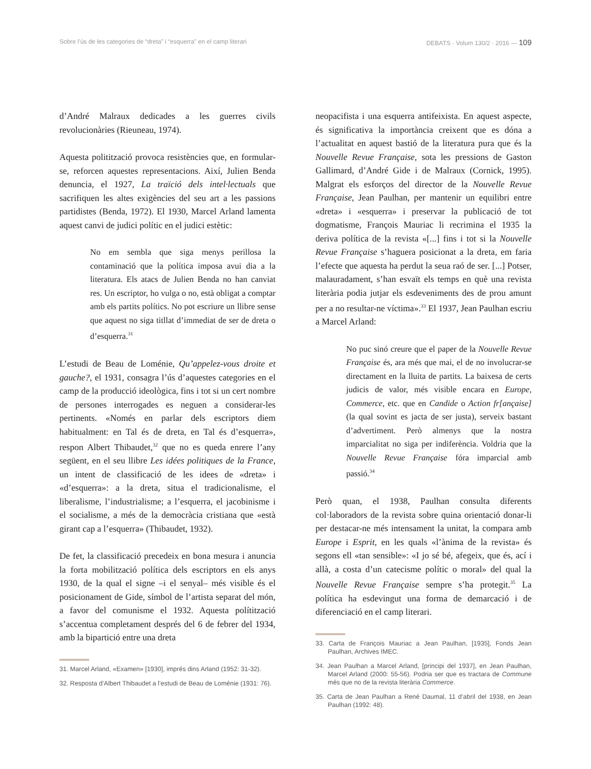Sobre l’ús de les categories de “dreta” i “esquerra” en el camp literari DEBATS · Volum 130/2 · 2016 — 109
d’André Malraux dedicades a les guerres civils revolucionàries (Rieuneau, 1974).
Aquesta politització provoca resistències que, en formular-se, reforcen aquestes representacions. Així, Julien Benda denuncia, el 1927, La traïció dels intel·lectuals que sacrifiquen les altes exigències del seu art a les passions partidistes (Benda, 1972). El 1930, Marcel Arland lamenta aquest canvi de judici polític en el judici estètic:
No em sembla que siga menys perillosa la contaminació que la política imposa avui dia a la literatura. Els atacs de Julien Benda no han canviat res. Un escriptor, ho vulga o no, està obligat a comptar amb els partits polítics. No pot escriure un llibre sense que aquest no siga titllat d’immediat de ser de dreta o d’esquerra.<sup>31</sup>
L’estudi de Beau de Loménie, Qu’appelez-vous droite et gauche?, el 1931, consagra l’ús d’aquestes categories en el camp de la producció ideològica, fins i tot si un cert nombre de persones interrogades es neguen a considerar-les pertinents. «Només en parlar dels escriptors diem habitualment: en Tal és de dreta, en Tal és d’esquerra», respon Albert Thibaudet,<sup>32</sup> que no es queda enrere l’any següent, en el seu llibre Les idées politiques de la France, un intent de classificació de les idees de «dreta» i «d’esquerra»: a la dreta, situa el tradicionalisme, el liberalisme, l’industrialisme; a l’esquerra, el jacobinisme i el socialisme, a més de la democràcia cristiana que «està girant cap a l’esquerra» (Thibaudet, 1932).
De fet, la classificació precedeix en bona mesura i anuncia la forta mobilització política dels escriptors en els anys 1930, de la qual el signe –i el senyal– més visible és el posicionament de Gide, símbol de l’artista separat del món, a favor del comunisme el 1932. Aquesta polítització s’accentua completament després del 6 de febrer del 1934, amb la bipartició entre una dreta
31. Marcel Arland, «Examen» [1930], imprés dins Arland (1952: 31-32).
32. Resposta d’Albert Thibaudet a l’estudi de Beau de Loménie (1931: 76).
neopacifista i una esquerra antifeixista. En aquest aspecte, és significativa la importància creixent que es dóna a l’actualitat en aquest bastió de la literatura pura que és la Nouvelle Revue Française, sota les pressions de Gaston Gallimard, d’André Gide i de Malraux (Cornick, 1995). Malgrat els esforços del director de la Nouvelle Revue Française, Jean Paulhan, per mantenir un equilibri entre «dreta» i «esquerra» i preservar la publicació de tot dogmatisme, François Mauriac li recrimina el 1935 la deriva política de la revista «[...] fins i tot si la Nouvelle Revue Française s’haguera posicionat a la dreta, em faria l’efecte que aquesta ha perdut la seua raó de ser. [...] Potser, malauradament, s’han esvaït els temps en què una revista literària podia jutjar els esdeveniments des de prou amunt per a no resultar-ne víctima».<sup>33</sup> El 1937, Jean Paulhan escriu a Marcel Arland:
No puc sinó creure que el paper de la Nouvelle Revue Française és, ara més que mai, el de no involucrar-se directament en la lluita de partits. La baixesa de certs judicis de valor, més visible encara en Europe, Commerce, etc. que en Candide o Action fr[ançaise] (la qual sovint es jacta de ser justa), serveix bastant d’advertiment. Però almenys que la nostra imparcialitat no siga per indiferència. Voldria que la Nouvelle Revue Française fóra imparcial amb passió.<sup>34</sup>
Però quan, el 1938, Paulhan consulta diferents col·laboradors de la revista sobre quina orientació donar-li per destacar-ne més intensament la unitat, la compara amb Europe i Esprit, en les quals «l’ànima de la revista» és segons ell «tan sensible»: «I jo sé bé, afegeix, que és, ací i allà, a costa d’un catecisme polític o moral» del qual la Nouvelle Revue Française sempre s’ha protegit.<sup>35</sup> La política ha esdevingut una forma de demarcació i de diferenciació en el camp literari.
33. Carta de François Mauriac a Jean Paulhan, [1935], Fonds Jean Paulhan, Archives IMEC.
34. Jean Paulhan a Marcel Arland, [principi del 1937], en Jean Paulhan, Marcel Arland (2000: 55-56). Podria ser que es tractara de Commune més que no de la revista literària Commerce.
35. Carta de Jean Paulhan a René Daumal, 11 d’abril del 1938, en Jean Paulhan (1992: 48).